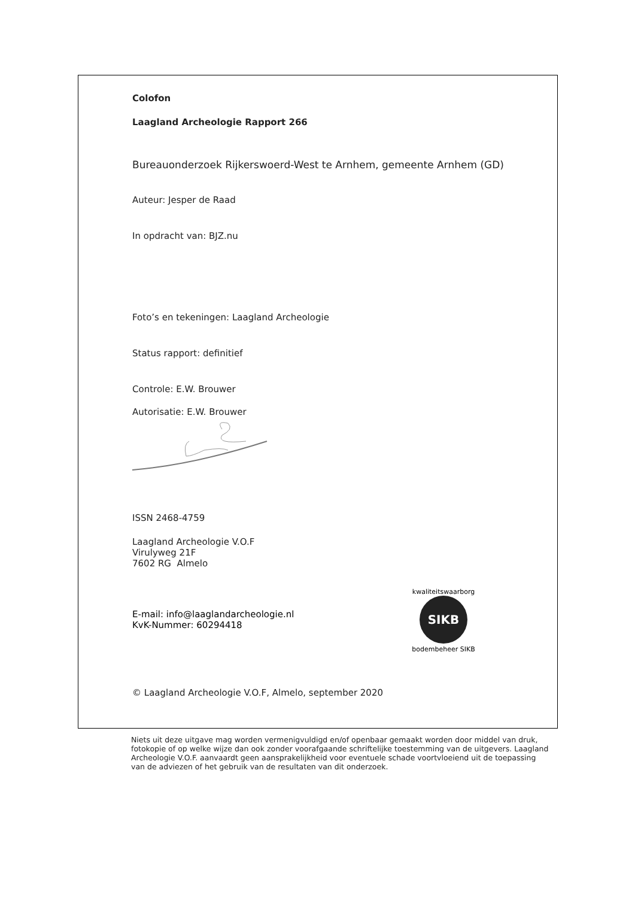Colofon
Laagland Archeologie Rapport 266
Bureauonderzoek Rijkerswoerd-West te Arnhem, gemeente Arnhem (GD)
Auteur: Jesper de Raad
In opdracht van: BJZ.nu
Foto’s en tekeningen: Laagland Archeologie
Status rapport: definitief
Controle: E.W. Brouwer
Autorisatie: E.W. Brouwer
ISSN 2468-4759
Laagland Archeologie V.O.F
Virulyweg 21F
7602 RG Almelo
E-mail: info@laaglandarcheologie.nl
KvK-Nummer: 60294418
SIKB
kwaliteitswaarborg
bodembeheer SIKB
© Laagland Archeologie V.O.F, Almelo, september 2020
Niets uit deze uitgave mag worden vermenigvuldigd en/of openbaar gemaakt worden door middel van druk, fotokopie of op welke wijze dan ook zonder voorafgaande schriftelijke toestemming van de uitgevers. Laagland Archeologie V.O.F. aanvaardt geen aansprakelijkheid voor eventuele schade voortvloeiend uit de toepassing van de adviezen of het gebruik van de resultaten van dit onderzoek.